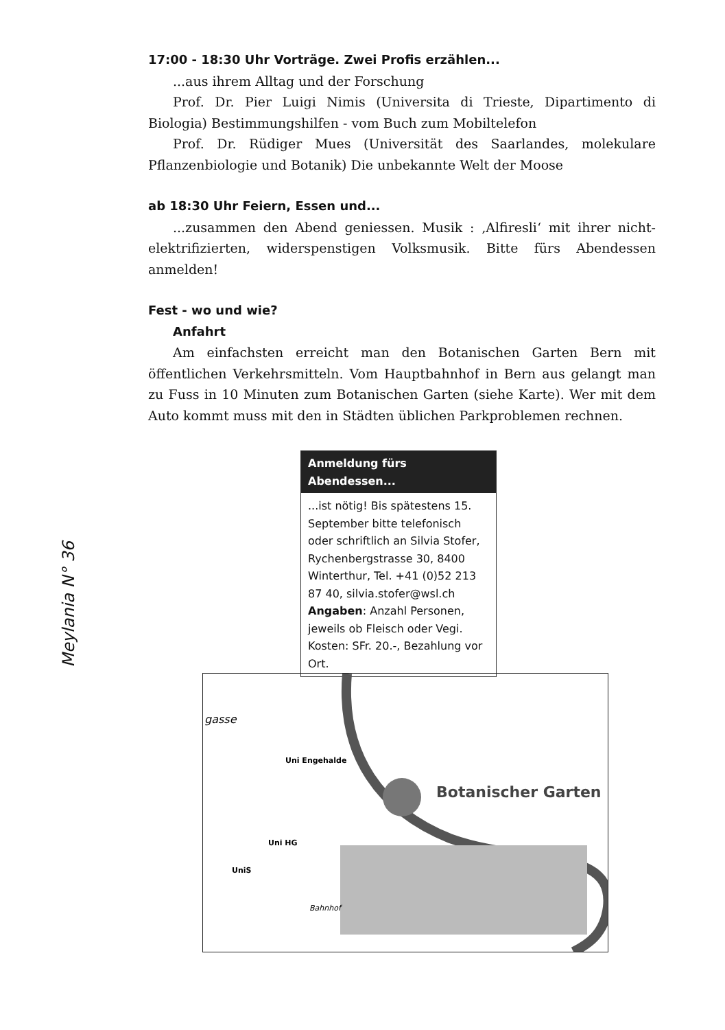17:00 - 18:30 Uhr Vorträge. Zwei Profis erzählen...
...aus ihrem Alltag und der Forschung
Prof. Dr. Pier Luigi Nimis (Universita di Trieste, Dipartimento di Biologia) Bestimmungshilfen - vom Buch zum Mobiltelefon
Prof. Dr. Rüdiger Mues (Universität des Saarlandes, molekulare Pflanzenbiologie und Botanik) Die unbekannte Welt der Moose
ab 18:30 Uhr Feiern, Essen und...
...zusammen den Abend geniessen. Musik : ‚Alfiresli‘ mit ihrer nicht-elektrifizierten, widerspenstigen Volksmusik. Bitte fürs Abendessen anmelden!
Fest - wo und wie?
Anfahrt
Am einfachsten erreicht man den Botanischen Garten Bern mit öffentlichen Verkehrsmitteln. Vom Hauptbahnhof in Bern aus gelangt man zu Fuss in 10 Minuten zum Botanischen Garten (siehe Karte). Wer mit dem Auto kommt muss mit den in Städten üblichen Parkproblemen rechnen.
Meylania N° 36
Anmeldung fürs Abendessen...
...ist nötig! Bis spätestens 15. September bitte telefonisch oder schriftlich an Silvia Stofer, Rychenbergstrasse 30, 8400 Winterthur, Tel. +41 (0)52 213 87 40, silvia.stofer@wsl.ch
Angaben: Anzahl Personen, jeweils ob Fleisch oder Vegi. Kosten: SFr. 20.-, Bezahlung vor Ort.
gasse
Uni Engehalde
Botanischer Garten
Uni HG
UniS
Bahnhof